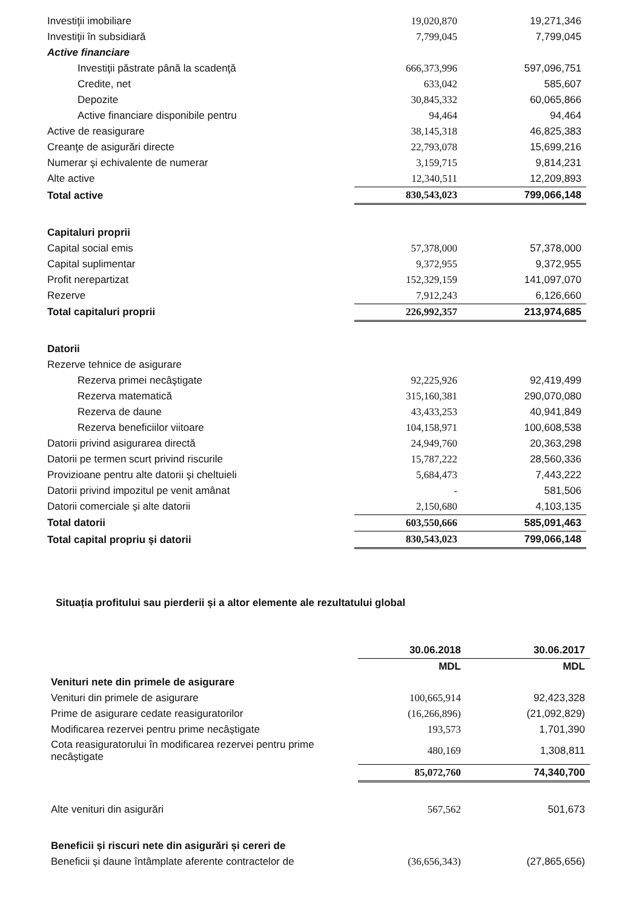| Investiţii imobiliare | 19,020,870 | 19,271,346 |
| Investiţii în subsidiară | 7,799,045 | 7,799,045 |
| Active financiare | | |
| Investiţii păstrate până la scadenţă | 666,373,996 | 597,096,751 |
| Credite, net | 633,042 | 585,607 |
| Depozite | 30,845,332 | 60,065,866 |
| Active financiare disponibile pentru | 94,464 | 94,464 |
| Active de reasigurare | 38,145,318 | 46,825,383 |
| Creanţe de asigurări directe | 22,793,078 | 15,699,216 |
| Numerar şi echivalente de numerar | 3,159,715 | 9,814,231 |
| Alte active | 12,340,511 | 12,209,893 |
| Total active | 830,543,023 | 799,066,148 |
| Capitaluri proprii | | |
| Capital social emis | 57,378,000 | 57,378,000 |
| Capital suplimentar | 9,372,955 | 9,372,955 |
| Profit nerepartizat | 152,329,159 | 141,097,070 |
| Rezerve | 7,912,243 | 6,126,660 |
| Total capitaluri proprii | 226,992,357 | 213,974,685 |
| Datorii | | |
| Rezerve tehnice de asigurare | | |
| Rezerva primei necâştigate | 92,225,926 | 92,419,499 |
| Rezerva matematică | 315,160,381 | 290,070,080 |
| Rezerva de daune | 43,433,253 | 40,941,849 |
| Rezerva beneficiilor viitoare | 104,158,971 | 100,608,538 |
| Datorii privind asigurarea directă | 24,949,760 | 20,363,298 |
| Datorii pe termen scurt privind riscurile | 15,787,222 | 28,560,336 |
| Provizioane pentru alte datorii şi cheltuieli | 5,684,473 | 7,443,222 |
| Datorii privind impozitul pe venit amânat | - | 581,506 |
| Datorii comerciale și alte datorii | 2,150,680 | 4,103,135 |
| Total datorii | 603,550,666 | 585,091,463 |
| Total capital propriu şi datorii | 830,543,023 | 799,066,148 |
Situația profitului sau pierderii și a altor elemente ale rezultatului global
| | 30.06.2018 | 30.06.2017 |
| | MDL | MDL |
| Venituri nete din primele de asigurare | | |
| Venituri din primele de asigurare | 100,665,914 | 92,423,328 |
| Prime de asigurare cedate reasiguratorilor | (16,266,896) | (21,092,829) |
| Modificarea rezervei pentru prime necâștigate | 193,573 | 1,701,390 |
| Cota reasiguratorului în modificarea rezervei pentru prime necâștigate | 480,169 | 1,308,811 |
| | 85,072,760 | 74,340,700 |
| Alte venituri din asigurări | 567,562 | 501,673 |
| Beneficii și riscuri nete din asigurări și cereri de | | |
| Beneficii și daune întâmplate aferente contractelor de | (36,656,343) | (27,865,656) |